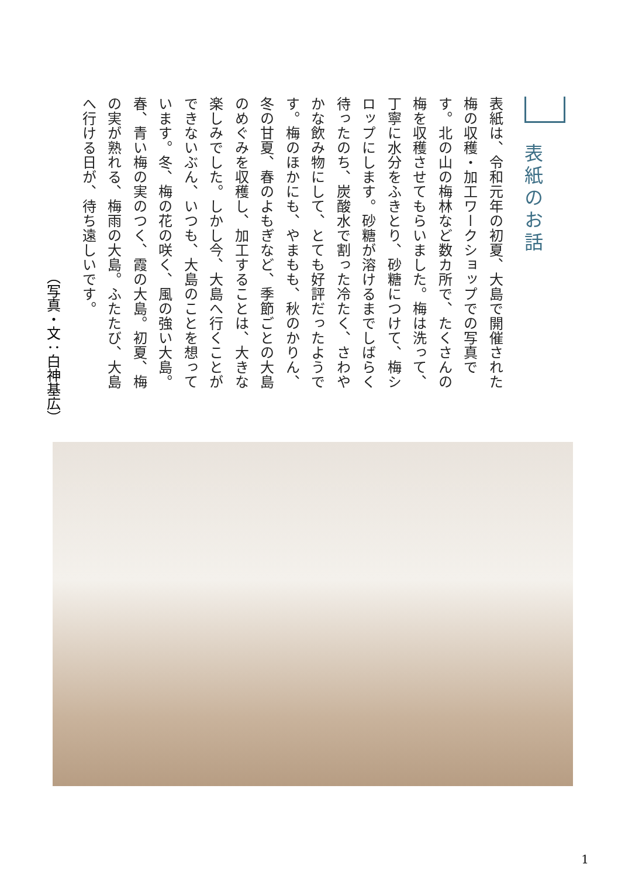表紙のお話
表紙は、令和元年の初夏、大島で開催された梅の収穫・加工ワークショップでの写真です。北の山の梅林など数カ所で、たくさんの梅を収穫させてもらいました。梅は洗って、丁寧に水分をふきとり、砂糖につけて、梅シロップにします。砂糖が溶けるまでしばらく待ったのち、炭酸水で割った冷たく、さわやかな飲み物にして、とても好評だったようです。梅のほかにも、やまもも、秋のかりん、冬の甘夏、春のよもぎなど、季節ごとの大島のめぐみを収穫し、加工することは、大きな楽しみでした。しかし今、大島へ行くことができないぶん、いつも、大島のことを想っています。冬、梅の花の咲く、風の強い大島。春、青い梅の実のつく、霞の大島。初夏、梅の実が熟れる、梅雨の大島。ふたたび、大島へ行ける日が、待ち遠しいです。
（写真・文：白神基広）
1